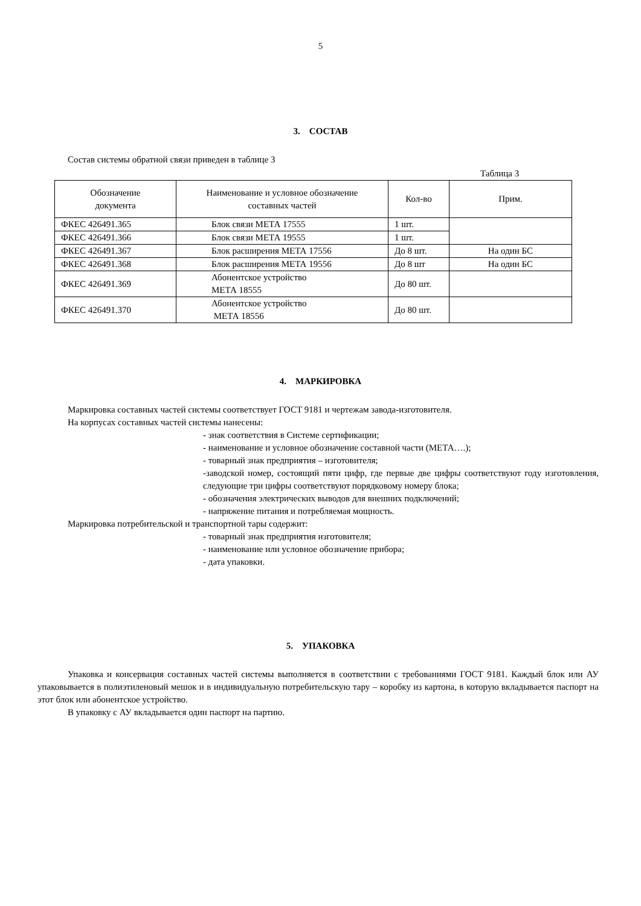5
3. СОСТАВ
Состав системы обратной связи приведен в таблице 3
Таблица 3
| Обозначение документа | Наименование и условное обозначение составных частей | Кол-во | Прим. |
| --- | --- | --- | --- |
| ФКЕС 426491.365 | Блок связи МЕТА 17555 | 1 шт. | |
| ФКЕС 426491.366 | Блок связи МЕТА 19555 | 1 шт. | |
| ФКЕС 426491.367 | Блок расширения МЕТА 17556 | До 8 шт. | На один БС |
| ФКЕС 426491.368 | Блок расширения МЕТА 19556 | До 8 шт | На один БС |
| ФКЕС 426491.369 | Абонентское устройство МЕТА 18555 | До 80 шт. | |
| ФКЕС 426491.370 | Абонентское устройство МЕТА 18556 | До 80 шт. | |
4. МАРКИРОВКА
Маркировка составных частей системы соответствует ГОСТ 9181 и чертежам завода-изготовителя.
На корпусах составных частей системы нанесены:
- знак соответствия в Системе сертификации;
- наименование и условное обозначение составной части (МЕТА….);
- товарный знак предприятия – изготовителя;
-заводской номер, состоящий пяти цифр, где первые две цифры соответствуют году изготовления, следующие три цифры соответствуют порядковому номеру блока;
- обозначения электрических выводов для внешних подключений;
- напряжение питания и потребляемая мощность.
Маркировка потребительской и транспортной тары содержит:
- товарный знак предприятия изготовителя;
- наименование или условное обозначение прибора;
- дата упаковки.
5. УПАКОВКА
Упаковка и консервация составных частей системы выполняется в соответствии с требованиями ГОСТ 9181. Каждый блок или АУ упаковывается в полиэтиленовый мешок и в индивидуальную потребительскую тару – коробку из картона, в которую вкладывается паспорт на этот блок или абонентское устройство.
В упаковку с АУ вкладывается один паспорт на партию.